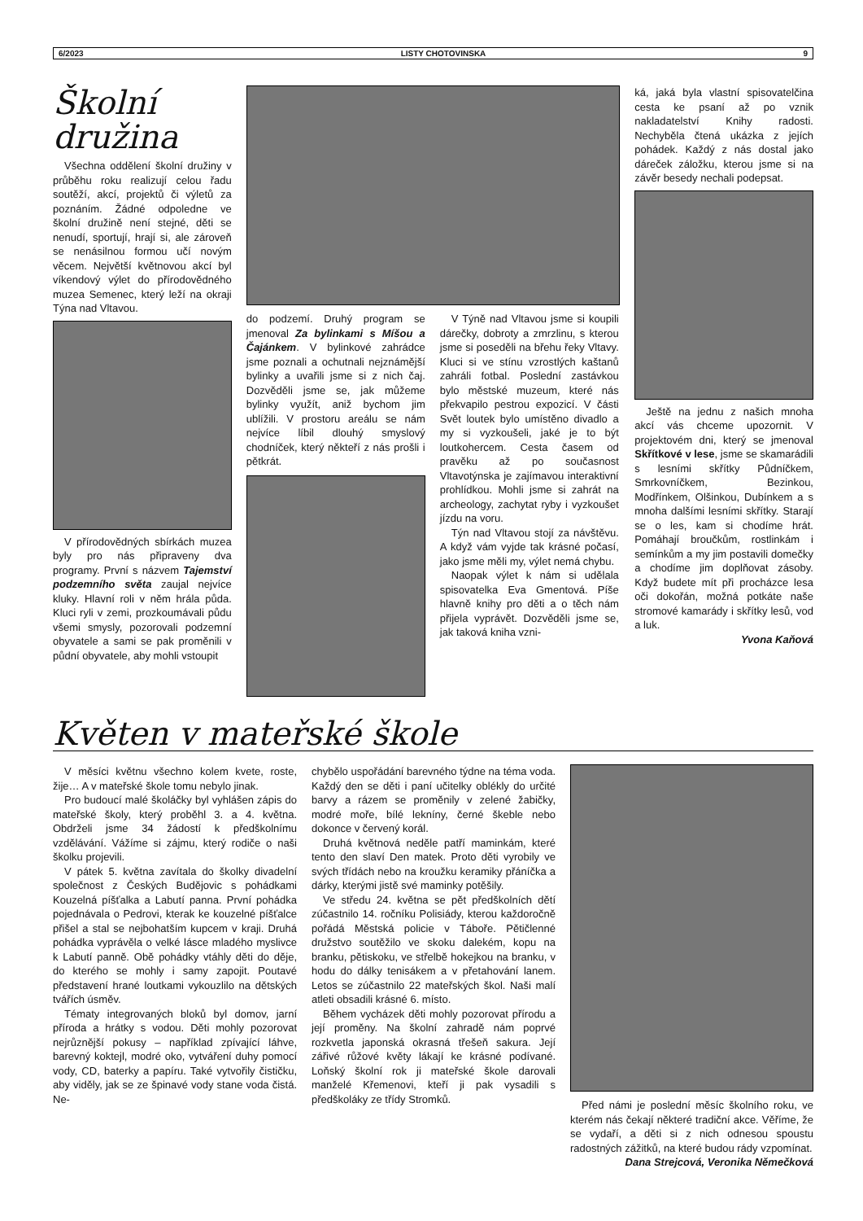6/2023 LISTY CHOTOVINSKA 9
Školní družina
Všechna oddělení školní družiny v průběhu roku realizují celou řadu soutěží, akcí, projektů či výletů za poznáním. Žádné odpoledne ve školní družině není stejné, děti se nenudí, sportují, hrají si, ale zároveň se nenásilnou formou učí novým věcem. Největší květnovou akcí byl víkendový výlet do přírodovědného muzea Semenec, který leží na okraji Týna nad Vltavou.
V přírodovědných sbírkách muzea byly pro nás připraveny dva programy. První s názvem Tajemství podzemního světa zaujal nejvíce kluky. Hlavní roli v něm hrála půda. Kluci ryli v zemi, prozkoumávali půdu všemi smysly, pozorovali podzemní obyvatele a sami se pak proměnili v půdní obyvatele, aby mohli vstoupit
do podzemí. Druhý program se jmenoval Za bylinkami s Míšou a Čajánkem. V bylinkové zahrádce jsme poznali a ochutnali nejznámější bylinky a uvařili jsme si z nich čaj. Dozvěděli jsme se, jak můžeme bylinky využít, aniž bychom jim ublížili. V prostoru areálu se nám nejvíce líbil dlouhý smyslový chodníček, který někteří z nás prošli i pětkrát.
V Týně nad Vltavou jsme si koupili dárečky, dobroty a zmrzlinu, s kterou jsme si poseděli na břehu řeky Vltavy. Kluci si ve stínu vzrostlých kaštanů zahráli fotbal. Poslední zastávkou bylo městské muzeum, které nás překvapilo pestrou expozicí. V části Svět loutek bylo umístěno divadlo a my si vyzkoušeli, jaké je to být loutkohercem. Cesta časem od pravěku až po současnost Vltavotýnska je zajímavou interaktivní prohlídkou. Mohli jsme si zahrát na archeology, zachytat ryby i vyzkoušet jízdu na voru.
Týn nad Vltavou stojí za návštěvu. A když vám vyjde tak krásné počasí, jako jsme měli my, výlet nemá chybu.
Naopak výlet k nám si udělala spisovatelka Eva Gmentová. Píše hlavně knihy pro děti a o těch nám přijela vyprávět. Dozvěděli jsme se, jak taková kniha vzni-
ká, jaká byla vlastní spisovatelčina cesta ke psaní až po vznik nakladatelství Knihy radosti. Nechyběla čtená ukázka z jejích pohádek. Každý z nás dostal jako dáreček záložku, kterou jsme si na závěr besedy nechali podepsat.
Ještě na jednu z našich mnoha akcí vás chceme upozornit. V projektovém dni, který se jmenoval Skřítkové v lese, jsme se skamarádili s lesními skřítky Půdníčkem, Smrkovníčkem, Bezinkou, Modřínkem, Olšinkou, Dubínkem a s mnoha dalšími lesními skřítky. Starají se o les, kam si chodíme hrát. Pomáhají broučkům, rostlinkám i semínkům a my jim postavili domečky a chodíme jim doplňovat zásoby. Když budete mít při procházce lesa oči dokořán, možná potkáte naše stromové kamarády i skřítky lesů, vod a luk.
Yvona Kaňová
Květen v mateřské škole
V měsíci květnu všechno kolem kvete, roste, žije… A v mateřské škole tomu nebylo jinak.
Pro budoucí malé školáčky byl vyhlášen zápis do mateřské školy, který proběhl 3. a 4. května. Obdrželi jsme 34 žádostí k předškolnímu vzdělávání. Vážíme si zájmu, který rodiče o naši školku projevili.
V pátek 5. května zavítala do školky divadelní společnost z Českých Budějovic s pohádkami Kouzelná píšťalka a Labutí panna. První pohádka pojednávala o Pedrovi, kterak ke kouzelné píšťalce přišel a stal se nejbohatším kupcem v kraji. Druhá pohádka vyprávěla o velké lásce mladého myslivce k Labutí panně. Obě pohádky vtáhly děti do děje, do kterého se mohly i samy zapojit. Poutavé představení hrané loutkami vykouzlilo na dětských tvářích úsměv.
Tématy integrovaných bloků byl domov, jarní příroda a hrátky s vodou. Děti mohly pozorovat nejrůznější pokusy – například zpívající láhve, barevný koktejl, modré oko, vytváření duhy pomocí vody, CD, baterky a papíru. Také vytvořily čističku, aby viděly, jak se ze špinavé vody stane voda čistá. Ne-
chybělo uspořádání barevného týdne na téma voda. Každý den se děti i paní učitelky oblékly do určité barvy a rázem se proměnily v zelené žabičky, modré moře, bílé lekníny, černé škeble nebo dokonce v červený korál.
Druhá květnová neděle patří maminkám, které tento den slaví Den matek. Proto děti vyrobily ve svých třídách nebo na kroužku keramiky přáníčka a dárky, kterými jistě své maminky potěšily.
Ve středu 24. května se pět předškolních dětí zúčastnilo 14. ročníku Polisiády, kterou každoročně pořádá Městská policie v Táboře. Pětičlenné družstvo soutěžilo ve skoku dalekém, kopu na branku, pětiskoku, ve střelbě hokejkou na branku, v hodu do dálky tenisákem a v přetahování lanem. Letos se zúčastnilo 22 mateřských škol. Naši malí atleti obsadili krásné 6. místo.
Během vycházek děti mohly pozorovat přírodu a její proměny. Na školní zahradě nám poprvé rozkvetla japonská okrasná třešeň sakura. Její zářivé růžové květy lákají ke krásné podívané. Loňský školní rok ji mateřské škole darovali manželé Křemenovi, kteří ji pak vysadili s předškoláky ze třídy Stromků.
Před námi je poslední měsíc školního roku, ve kterém nás čekají některé tradiční akce. Věříme, že se vydaří, a děti si z nich odnesou spoustu radostných zážitků, na které budou rády vzpomínat.
Dana Strejcová, Veronika Němečková